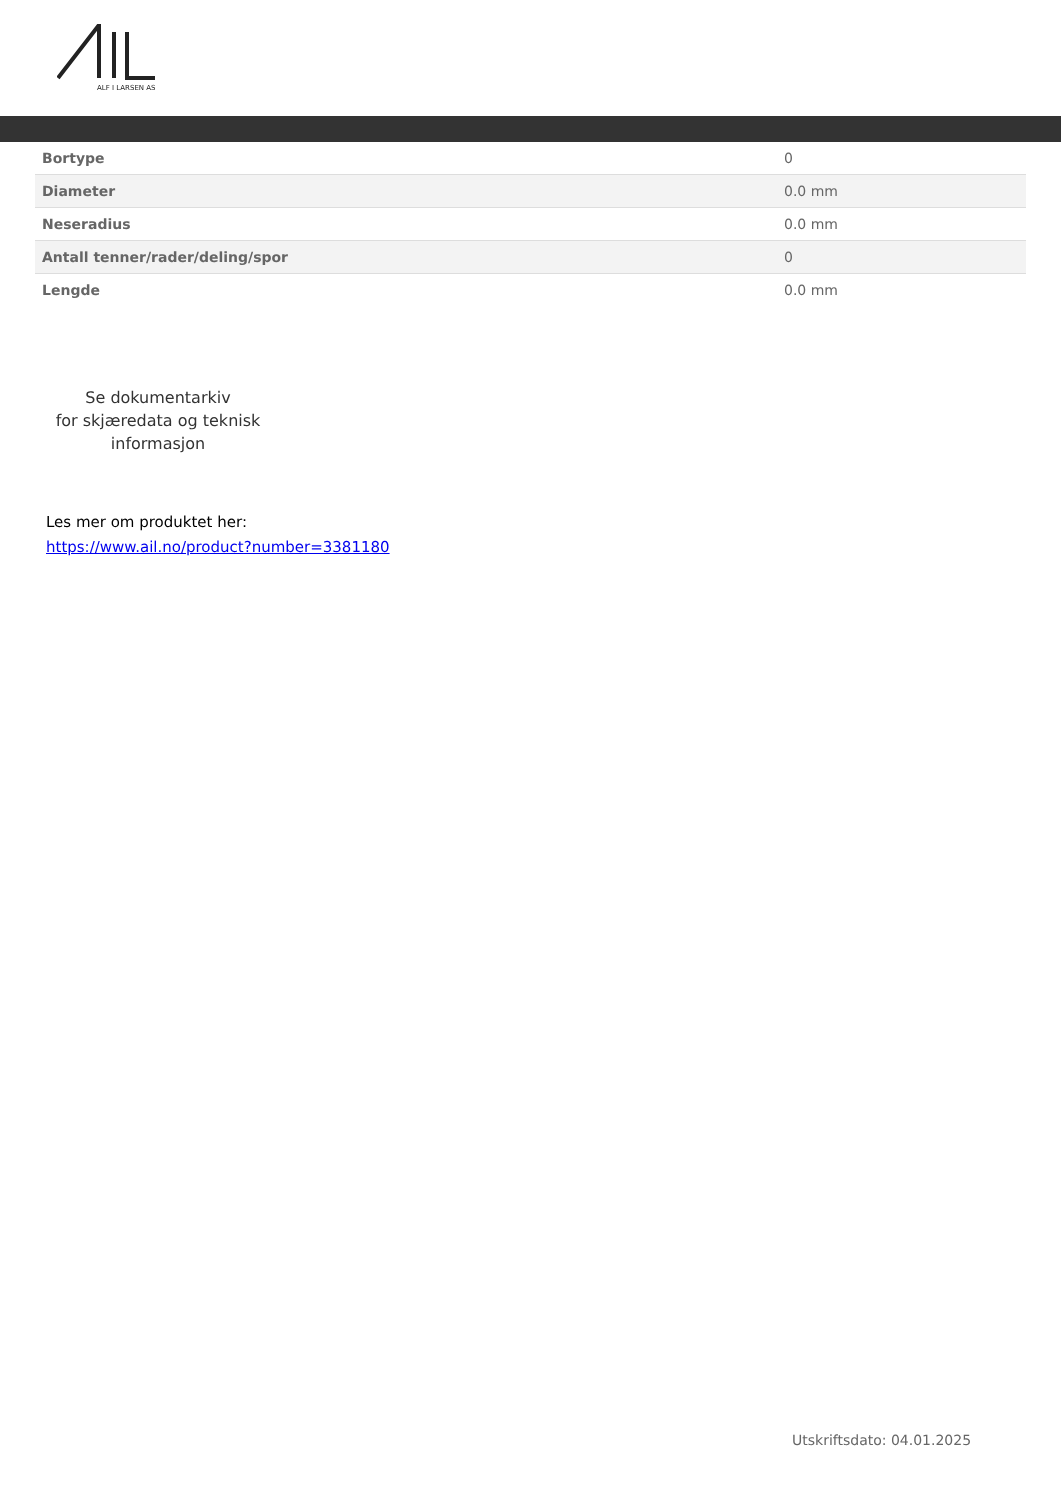ALF I LARSEN AS
| Bortype | 0 |
| Diameter | 0.0 mm |
| Neseradius | 0.0 mm |
| Antall tenner/rader/deling/spor | 0 |
| Lengde | 0.0 mm |
Se dokumentarkiv
for skjæredata og teknisk
informasjon
Les mer om produktet her:
https://www.ail.no/product?number=3381180
Utskriftsdato: 04.01.2025